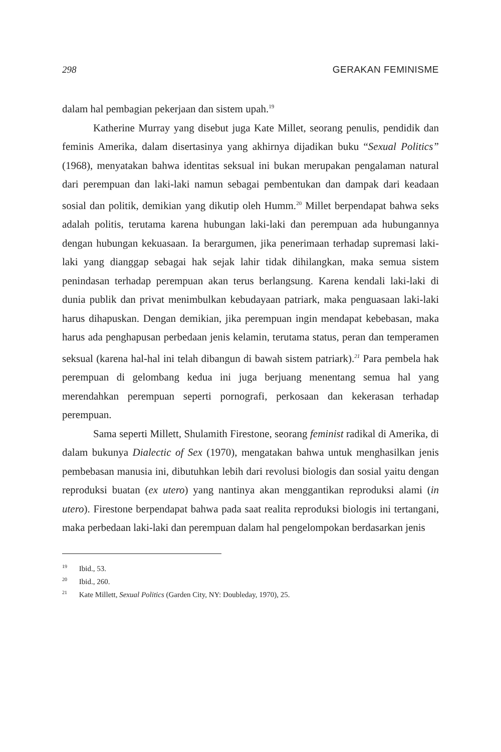298 GERAKAN FEMINISME
dalam hal pembagian pekerjaan dan sistem upah.<sup>19</sup>
Katherine Murray yang disebut juga Kate Millet, seorang penulis, pendidik dan feminis Amerika, dalam disertasinya yang akhirnya dijadikan buku “Sexual Politics” (1968), menyatakan bahwa identitas seksual ini bukan merupakan pengalaman natural dari perempuan dan laki-laki namun sebagai pembentukan dan dampak dari keadaan sosial dan politik, demikian yang dikutip oleh Humm.<sup>20</sup> Millet berpendapat bahwa seks adalah politis, terutama karena hubungan laki-laki dan perempuan ada hubungannya dengan hubungan kekuasaan. Ia berargumen, jika penerimaan terhadap supremasi laki-laki yang dianggap sebagai hak sejak lahir tidak dihilangkan, maka semua sistem penindasan terhadap perempuan akan terus berlangsung. Karena kendali laki-laki di dunia publik dan privat menimbulkan kebudayaan patriark, maka penguasaan laki-laki harus dihapuskan. Dengan demikian, jika perempuan ingin mendapat kebebasan, maka harus ada penghapusan perbedaan jenis kelamin, terutama status, peran dan temperamen seksual (karena hal-hal ini telah dibangun di bawah sistem patriark).<sup>21</sup> Para pembela hak perempuan di gelombang kedua ini juga berjuang menentang semua hal yang merendahkan perempuan seperti pornografi, perkosaan dan kekerasan terhadap perempuan.
Sama seperti Millett, Shulamith Firestone, seorang feminist radikal di Amerika, di dalam bukunya Dialectic of Sex (1970), mengatakan bahwa untuk menghasilkan jenis pembebasan manusia ini, dibutuhkan lebih dari revolusi biologis dan sosial yaitu dengan reproduksi buatan (ex utero) yang nantinya akan menggantikan reproduksi alami (in utero). Firestone berpendapat bahwa pada saat realita reproduksi biologis ini tertangani, maka perbedaan laki-laki dan perempuan dalam hal pengelompokan berdasarkan jenis
<sup>19</sup> Ibid., 53.
<sup>20</sup> Ibid., 260.
<sup>21</sup> Kate Millett, Sexual Politics (Garden City, NY: Doubleday, 1970), 25.